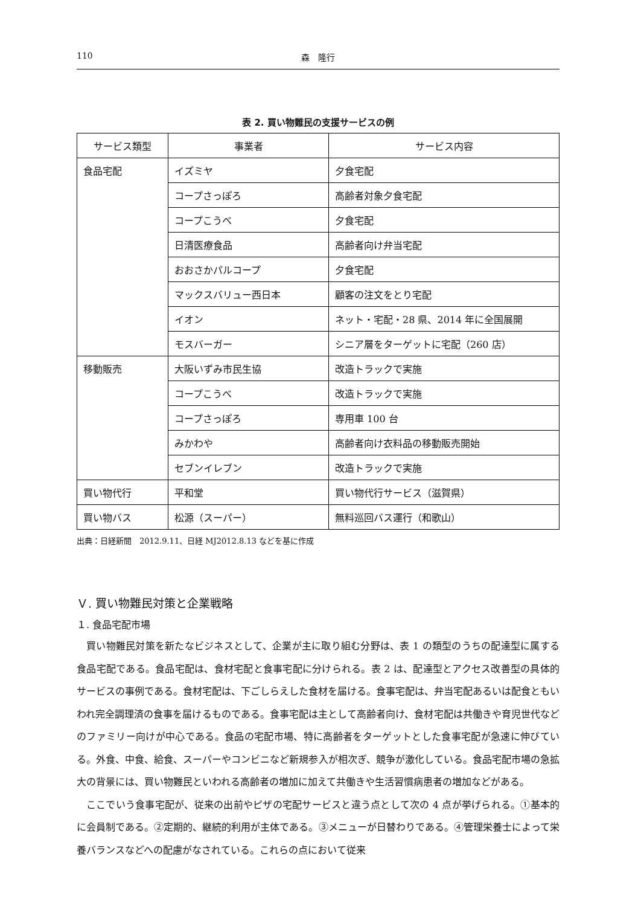110 森　隆行
表 2. 買い物難民の支援サービスの例
| サービス類型 | 事業者 | サービス内容 |
| --- | --- | --- |
| 食品宅配 | イズミヤ | 夕食宅配 |
| | コープさっぽろ | 高齢者対象夕食宅配 |
| | コープこうべ | 夕食宅配 |
| | 日清医療食品 | 高齢者向け弁当宅配 |
| | おおさかパルコープ | 夕食宅配 |
| | マックスバリュー西日本 | 顧客の注文をとり宅配 |
| | イオン | ネット・宅配・28 県、2014 年に全国展開 |
| | モスバーガー | シニア層をターゲットに宅配（260 店） |
| 移動販売 | 大阪いずみ市民生協 | 改造トラックで実施 |
| | コープこうべ | 改造トラックで実施 |
| | コープさっぽろ | 専用車 100 台 |
| | みかわや | 高齢者向け衣料品の移動販売開始 |
| | セブンイレブン | 改造トラックで実施 |
| 買い物代行 | 平和堂 | 買い物代行サービス（滋賀県） |
| 買い物バス | 松源（スーパー） | 無料巡回バス運行（和歌山） |
出典：日経新聞　2012.9.11、日経 MJ2012.8.13 などを基に作成
Ｖ. 買い物難民対策と企業戦略
１. 食品宅配市場
買い物難民対策を新たなビジネスとして、企業が主に取り組む分野は、表 1 の類型のうちの配達型に属する食品宅配である。食品宅配は、食材宅配と食事宅配に分けられる。表 2 は、配達型とアクセス改善型の具体的サービスの事例である。食材宅配は、下ごしらえした食材を届ける。食事宅配は、弁当宅配あるいは配食ともいわれ完全調理済の食事を届けるものである。食事宅配は主として高齢者向け、食材宅配は共働きや育児世代などのファミリー向けが中心である。食品の宅配市場、特に高齢者をターゲットとした食事宅配が急速に伸びている。外食、中食、給食、スーパーやコンビニなど新規参入が相次ぎ、競争が激化している。食品宅配市場の急拡大の背景には、買い物難民といわれる高齢者の増加に加えて共働きや生活習慣病患者の増加などがある。
ここでいう食事宅配が、従来の出前やピザの宅配サービスと違う点として次の 4 点が挙げられる。①基本的に会員制である。②定期的、継続的利用が主体である。③メニューが日替わりである。④管理栄養士によって栄養バランスなどへの配慮がなされている。これらの点において従来